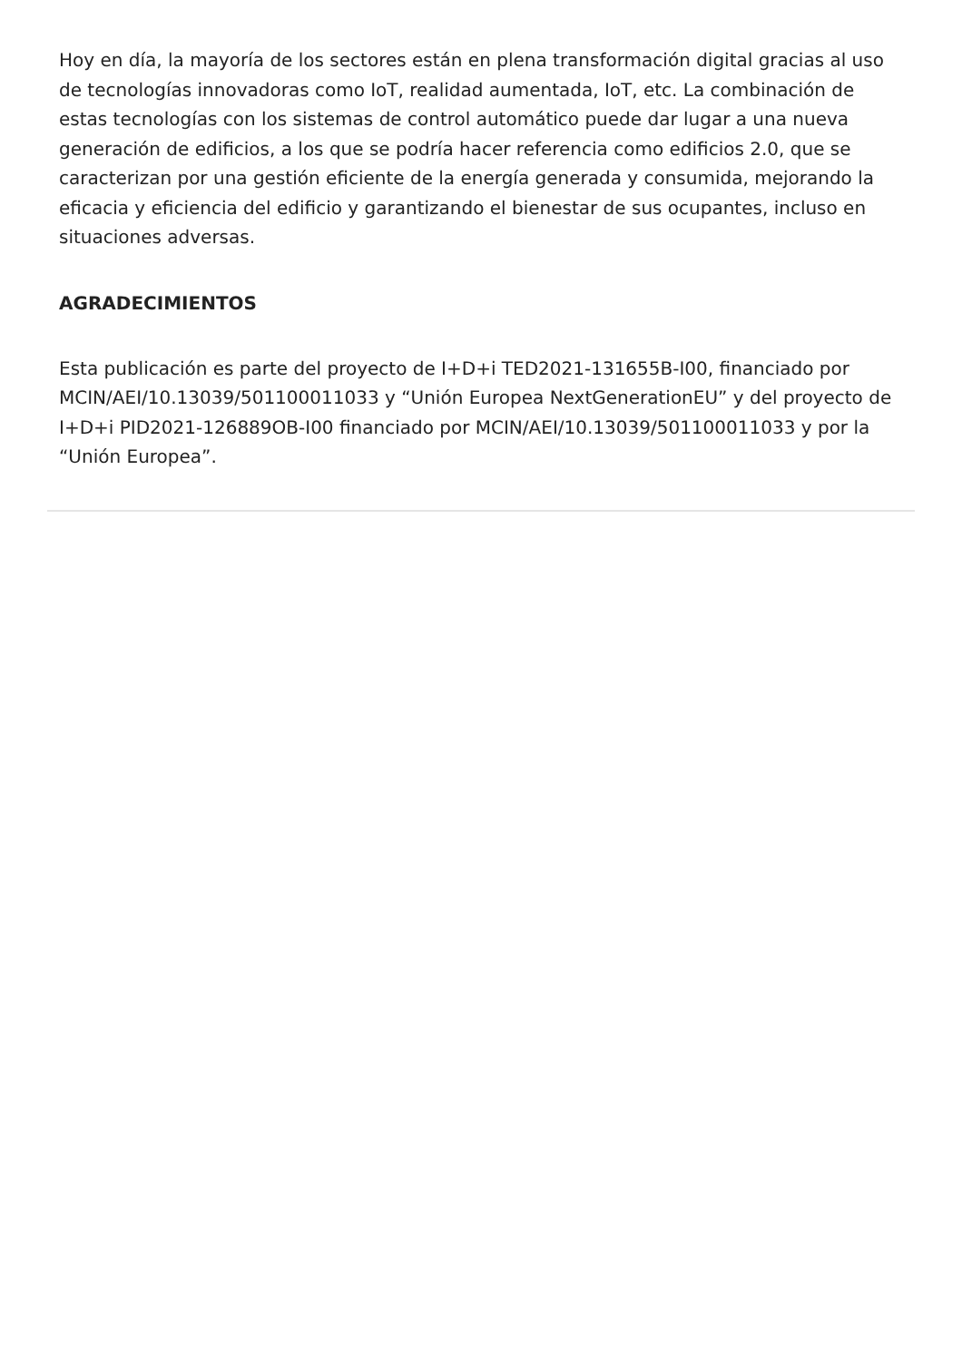Hoy en día, la mayoría de los sectores están en plena transformación digital gracias al uso de tecnologías innovadoras como IoT, realidad aumentada, IoT, etc. La combinación de estas tecnologías con los sistemas de control automático puede dar lugar a una nueva generación de edificios, a los que se podría hacer referencia como edificios 2.0, que se caracterizan por una gestión eficiente de la energía generada y consumida, mejorando la eficacia y eficiencia del edificio y garantizando el bienestar de sus ocupantes, incluso en situaciones adversas.
AGRADECIMIENTOS
Esta publicación es parte del proyecto de I+D+i TED2021-131655B-I00, financiado por MCIN/AEI/10.13039/501100011033 y “Unión Europea NextGenerationEU” y del proyecto de I+D+i PID2021-126889OB-I00 financiado por MCIN/AEI/10.13039/501100011033 y por la “Unión Europea”.